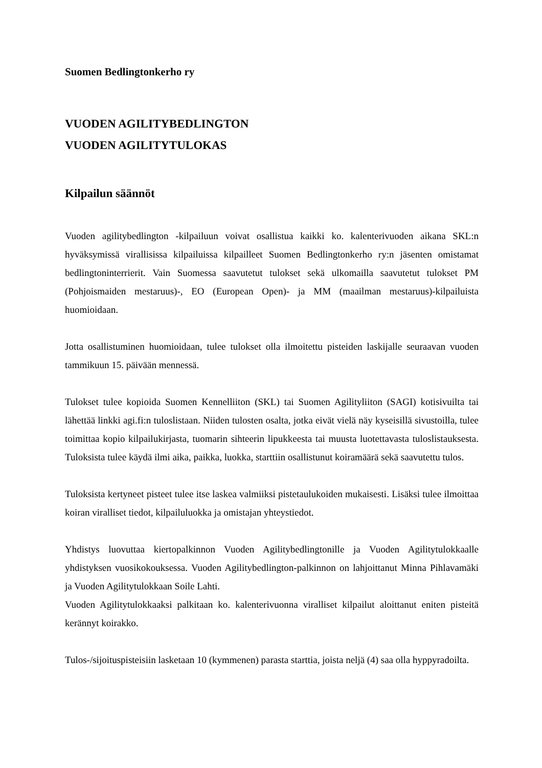Suomen Bedlingtonkerho ry
VUODEN AGILITYBEDLINGTON
VUODEN AGILITYTULOKAS
Kilpailun säännöt
Vuoden agilitybedlington -kilpailuun voivat osallistua kaikki ko. kalenterivuoden aikana SKL:n hyväksymissä virallisissa kilpailuissa kilpailleet Suomen Bedlingtonkerho ry:n jäsenten omistamat bedlingtoninterrierit. Vain Suomessa saavutetut tulokset sekä ulkomailla saavutetut tulokset PM (Pohjoismaiden mestaruus)-, EO (European Open)- ja MM (maailman mestaruus)-kilpailuista huomioidaan.
Jotta osallistuminen huomioidaan, tulee tulokset olla ilmoitettu pisteiden laskijalle seuraavan vuoden tammikuun 15. päivään mennessä.
Tulokset tulee kopioida Suomen Kennelliiton (SKL) tai Suomen Agilityliiton (SAGI) kotisivuilta tai lähettää linkki agi.fi:n tuloslistaan. Niiden tulosten osalta, jotka eivät vielä näy kyseisillä sivustoilla, tulee toimittaa kopio kilpailukirjasta, tuomarin sihteerin lipukkeesta tai muusta luotettavasta tuloslistauksesta. Tuloksista tulee käydä ilmi aika, paikka, luokka, starttiin osallistunut koiramäärä sekä saavutettu tulos.
Tuloksista kertyneet pisteet tulee itse laskea valmiiksi pistetaulukoiden mukaisesti. Lisäksi tulee ilmoittaa koiran viralliset tiedot, kilpailuluokka ja omistajan yhteystiedot.
Yhdistys luovuttaa kiertopalkinnon Vuoden Agilitybedlingtonille ja Vuoden Agilitytulokkaalle yhdistyksen vuosikokouksessa. Vuoden Agilitybedlington-palkinnon on lahjoittanut Minna Pihlavamäki ja Vuoden Agilitytulokkaan Soile Lahti.
Vuoden Agilitytulokkaaksi palkitaan ko. kalenterivuonna viralliset kilpailut aloittanut eniten pisteitä kerännyt koirakko.
Tulos-/sijoituspisteisiin lasketaan 10 (kymmenen) parasta starttia, joista neljä (4) saa olla hyppyradoilta.